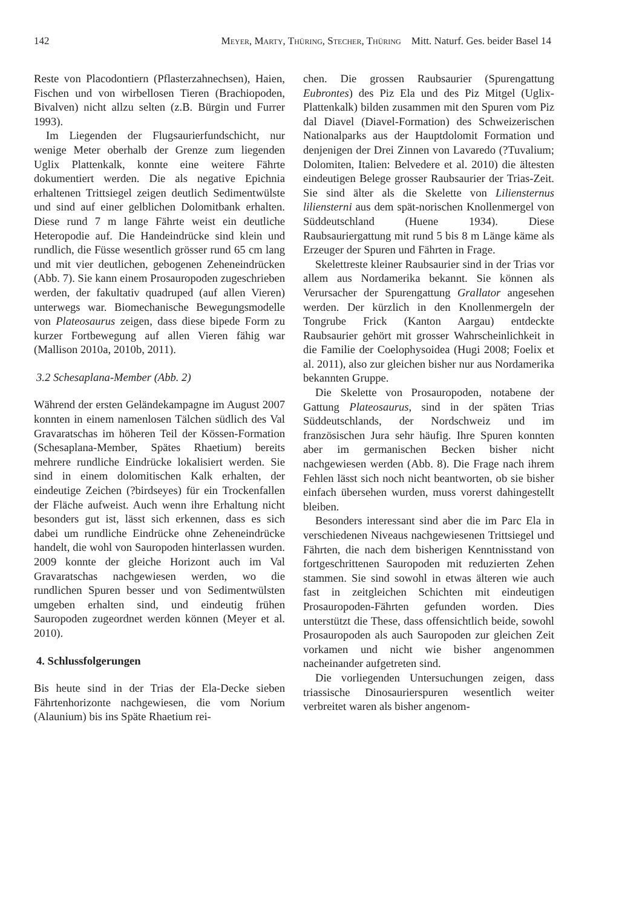142 Meyer, Marty, Thüring, Stecher, Thüring Mitt. Naturf. Ges. beider Basel 14
Reste von Placodontiern (Pflasterzahnechsen), Haien, Fischen und von wirbellosen Tieren (Brachiopoden, Bivalven) nicht allzu selten (z.B. Bürgin und Furrer 1993).
Im Liegenden der Flugsaurierfundschicht, nur wenige Meter oberhalb der Grenze zum liegenden Uglix Plattenkalk, konnte eine weitere Fährte dokumentiert werden. Die als negative Epichnia erhaltenen Trittsiegel zeigen deutlich Sedimentwülste und sind auf einer gelblichen Dolomitbank erhalten. Diese rund 7 m lange Fährte weist ein deutliche Heteropodie auf. Die Handeindrücke sind klein und rundlich, die Füsse wesentlich grösser rund 65 cm lang und mit vier deutlichen, gebogenen Zeheneindrücken (Abb. 7). Sie kann einem Prosauropoden zugeschrieben werden, der fakultativ quadruped (auf allen Vieren) unterwegs war. Biomechanische Bewegungsmodelle von Plateosaurus zeigen, dass diese bipede Form zu kurzer Fortbewegung auf allen Vieren fähig war (Mallison 2010a, 2010b, 2011).
3.2 Schesaplana-Member (Abb. 2)
Während der ersten Geländekampagne im August 2007 konnten in einem namenlosen Tälchen südlich des Val Gravaratschas im höheren Teil der Kössen-Formation (Schesaplana-Member, Spätes Rhaetium) bereits mehrere rundliche Eindrücke lokalisiert werden. Sie sind in einem dolomitischen Kalk erhalten, der eindeutige Zeichen (?birdseyes) für ein Trockenfallen der Fläche aufweist. Auch wenn ihre Erhaltung nicht besonders gut ist, lässt sich erkennen, dass es sich dabei um rundliche Eindrücke ohne Zeheneindrücke handelt, die wohl von Sauropoden hinterlassen wurden. 2009 konnte der gleiche Horizont auch im Val Gravaratschas nachgewiesen werden, wo die rundlichen Spuren besser und von Sedimentwülsten umgeben erhalten sind, und eindeutig frühen Sauropoden zugeordnet werden können (Meyer et al. 2010).
4. Schlussfolgerungen
Bis heute sind in der Trias der Ela-Decke sieben Fährtenhorizonte nachgewiesen, die vom Norium (Alaunium) bis ins Späte Rhaetium rei-
chen. Die grossen Raubsaurier (Spurengattung Eubrontes) des Piz Ela und des Piz Mitgel (Uglix-Plattenkalk) bilden zusammen mit den Spuren vom Piz dal Diavel (Diavel-Formation) des Schweizerischen Nationalparks aus der Hauptdolomit Formation und denjenigen der Drei Zinnen von Lavaredo (?Tuvalium; Dolomiten, Italien: Belvedere et al. 2010) die ältesten eindeutigen Belege grosser Raubsaurier der Trias-Zeit. Sie sind älter als die Skelette von Liliensternus liliensterni aus dem spät-norischen Knollenmergel von Süddeutschland (Huene 1934). Diese Raubsauriergattung mit rund 5 bis 8 m Länge käme als Erzeuger der Spuren und Fährten in Frage.
Skelettreste kleiner Raubsaurier sind in der Trias vor allem aus Nordamerika bekannt. Sie können als Verursacher der Spurengattung Grallator angesehen werden. Der kürzlich in den Knollenmergeln der Tongrube Frick (Kanton Aargau) entdeckte Raubsaurier gehört mit grosser Wahrscheinlichkeit in die Familie der Coelophysoidea (Hugi 2008; Foelix et al. 2011), also zur gleichen bisher nur aus Nordamerika bekannten Gruppe.
Die Skelette von Prosauropoden, notabene der Gattung Plateosaurus, sind in der späten Trias Süddeutschlands, der Nordschweiz und im französischen Jura sehr häufig. Ihre Spuren konnten aber im germanischen Becken bisher nicht nachgewiesen werden (Abb. 8). Die Frage nach ihrem Fehlen lässt sich noch nicht beantworten, ob sie bisher einfach übersehen wurden, muss vorerst dahingestellt bleiben.
Besonders interessant sind aber die im Parc Ela in verschiedenen Niveaus nachgewiesenen Trittsiegel und Fährten, die nach dem bisherigen Kenntnisstand von fortgeschrittenen Sauropoden mit reduzierten Zehen stammen. Sie sind sowohl in etwas älteren wie auch fast in zeitgleichen Schichten mit eindeutigen Prosauropoden-Fährten gefunden worden. Dies unterstützt die These, dass offensichtlich beide, sowohl Prosauropoden als auch Sauropoden zur gleichen Zeit vorkamen und nicht wie bisher angenommen nacheinander aufgetreten sind.
Die vorliegenden Untersuchungen zeigen, dass triassische Dinosaurierspuren wesentlich weiter verbreitet waren als bisher angenom-